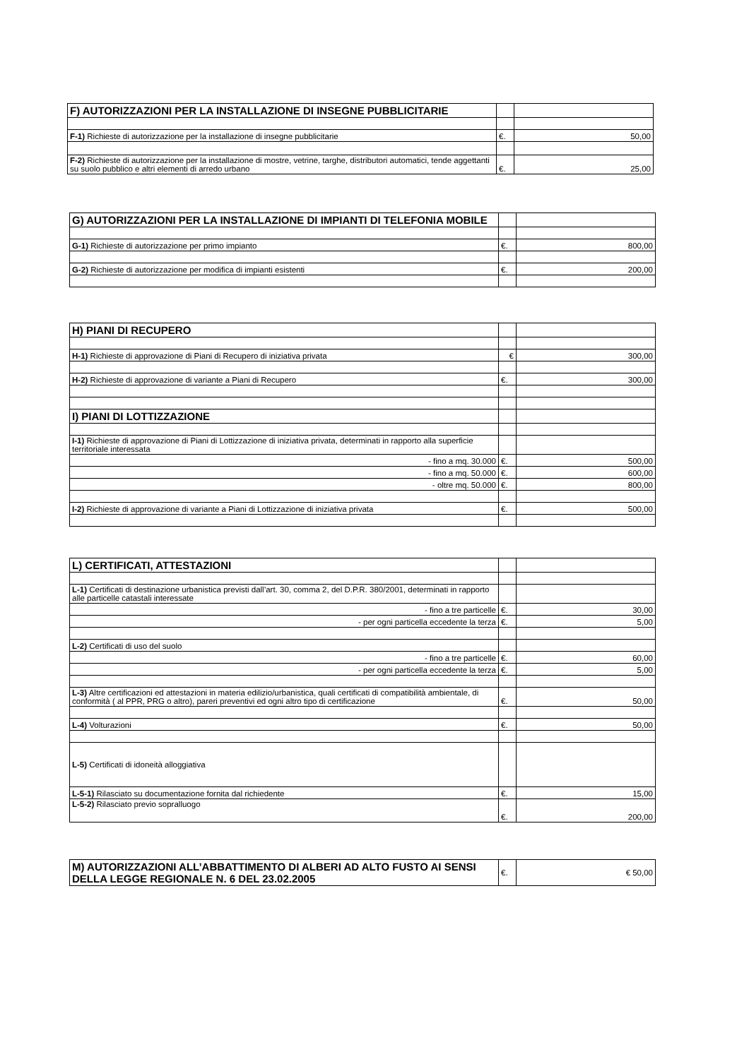| F) AUTORIZZAZIONI PER LA INSTALLAZIONE DI INSEGNE PUBBLICITARIE | | |
| F-1) Richieste di autorizzazione per la installazione di insegne pubblicitarie | €. | 50,00 |
| F-2) Richieste di autorizzazione per la installazione di mostre, vetrine, targhe, distributori automatici, tende aggettanti su suolo pubblico e altri elementi di arredo urbano | €. | 25,00 |
| G) AUTORIZZAZIONI PER LA INSTALLAZIONE DI IMPIANTI DI TELEFONIA MOBILE | | |
| G-1) Richieste di autorizzazione per primo impianto | €. | 800,00 |
| G-2) Richieste di autorizzazione per modifica di impianti esistenti | €. | 200,00 |
| H) PIANI DI RECUPERO | | |
| H-1) Richieste di approvazione di Piani di Recupero di iniziativa privata | € | 300,00 |
| H-2) Richieste di approvazione di variante a Piani di Recupero | €. | 300,00 |
| I) PIANI DI LOTTIZZAZIONE | | |
| I-1) Richieste di approvazione di Piani di Lottizzazione di iniziativa privata, determinati in rapporto alla superficie territoriale interessata | | |
| - fino a mq. 30.000 | €. | 500,00 |
| - fino a mq. 50.000 | €. | 600,00 |
| - oltre mq. 50.000 | €. | 800,00 |
| I-2) Richieste di approvazione di variante a Piani di Lottizzazione di iniziativa privata | €. | 500,00 |
| L) CERTIFICATI, ATTESTAZIONI | | |
| L-1) Certificati di destinazione urbanistica previsti dall’art. 30, comma 2, del D.P.R. 380/2001, determinati in rapporto alle particelle catastali interessate | | |
| - fino a tre particelle | €. | 30,00 |
| - per ogni particella eccedente la terza | €. | 5,00 |
| L-2) Certificati di uso del suolo | | |
| - fino a tre particelle | €. | 60,00 |
| - per ogni particella eccedente la terza | €. | 5,00 |
| L-3) Altre certificazioni ed attestazioni in materia edilizio/urbanistica, quali certificati di compatibilità ambientale, di conformità ( al PPR, PRG o altro), pareri preventivi ed ogni altro tipo di certificazione | €. | 50,00 |
| L-4) Volturazioni | €. | 50,00 |
| L-5) Certificati di idoneità alloggiativa | | |
| L-5-1) Rilasciato su documentazione fornita dal richiedente | €. | 15,00 |
| L-5-2) Rilasciato previo sopralluogo | €. | 200,00 |
| M) AUTORIZZAZIONI ALL’ABBATTIMENTO DI ALBERI AD ALTO FUSTO AI SENSI DELLA LEGGE REGIONALE N. 6 DEL 23.02.2005 | €. | € 50,00 |